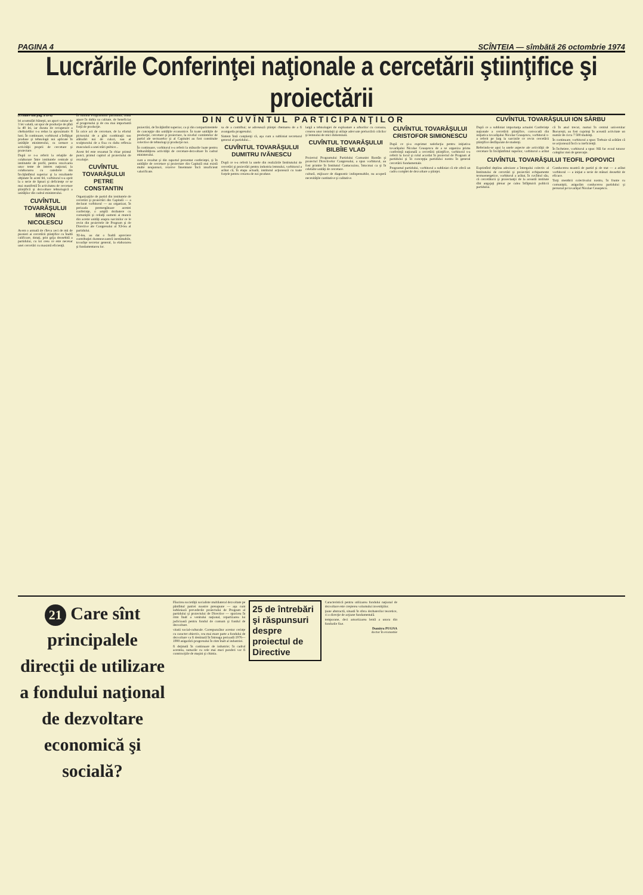PAGINA 4 SCÎNTEIA — sîmbătă 26 octombrie 1974
Lucrările Conferinţei naţionale a cercetării ştiinţifice şi proiectării
(Urmare din pag. a II-a)
lei acumulări băneşti, un aport valutar de 3 lei valută, un spor de producţie de pînă la 40 lei, iar durata de recuperare a cheltuielilor s-a redus la aproximativ 8 luni. În continuare, vorbitorul a înfăţişat produse şi tehnologii noi aplicate în unităţile ministerului, ca urmare a activităţii proprii de cercetare şi proiectare.
După ce s-a referit la relaţiile de colaborare între institutele centrale şi institutele de profil, pentru rezolvarea unor teme de interes naţional, la colaborarea cu catedrele din învăţămîntul superior şi la rezultatele obţinute în acest fel, vorbitorul s-a oprit la o serie de lipsuri şi deficienţe ce se mai manifestă în activitatea de cercetare ştiinţifică şi dezvoltare tehnologică a unităţilor din cadrul ministerului.
CUVÎNTUL TOVARĂŞULUI MIRON NICOLESCU
Avem o armată de cîteva zeci de mii de pionieri ai cercetării ştiinţifice cu înaltă calificare, dotaţi, prin grija deosebită a partidului, cu tot ceea ce este necesar unei cercetări cu maximă eficienţă.
În lumina Programului partidului, omul apare în dubla sa calitate, de beneficiar al progresului şi de cea mai importantă forţă de producţie.
În orice act de cercetare, de la efortul pictorului de a găsi combinaţii sau alăturări noi de culori, sau al sculptorului de a fixa cu dalta reflexia musculară a unei stări psihice...
Acest fel este rezumat în chiar primul punct, primul capitol al proiectului de rezoluţie.
CUVÎNTUL TOVARĂŞULUI PETRE CONSTANTIN
Organizaţiile de partid din institutele de cercetări şi proiectări din Capitală — a declarat vorbitorul — au organizat, în perioada premergătoare acestei conferinţe, o amplă dezbatere cu comuniştii şi ceilalţi oameni ai muncii din aceste unităţi asupra sarcinilor ce le revin din proiectele de Program şi de Directive ale Congresului al XI-lea al partidului.
XI-lea, au dat o înaltă apreciere contribuţiei dumneavoastră inestimabile, tovarăşe secretar general, la elaborarea şi fundamentarea lor.
DIN CUVÎNTUL PARTICIPANŢILOR
proiectări, de învăţămînt superior, ca şi din compartimentele de concepţie din unităţile economice. În toate unităţile de producţie, cercetare şi proiectare, la nivelul comitetelor de partid ale sectoarelor şi al Capitalei au fost constituite colective de tehnologi şi producţie noi.
În continuare, vorbitorul s-a referit la măsurile luate pentru îmbunătăţirea activităţii de cercetare-dezvoltare în cadrul ministerului.
cum a rezultat şi din raportul prezentat conferinţei, şi în unităţile de cercetare şi proiectare din Capitală mai există multe neajunsuri, rezerve însemnate încă insuficient valorificate.
sa de a contribui; se adresează ştiinţei chemarea de a fi avangarda progresului.
Sintem însă conştienţi că, aşa cum a subliniat secretarul general al partidului...
CUVÎNTUL TOVARĂŞULUI DUMITRU IVĂNESCU
După ce s-a referit la unele din realizările Institutului de cercetări şi proiectări pentru industria lemnului, vorbitorul a arătat că, în etapa actuală, institutul acţionează cu toate forţele pentru crearea de noi produse.
largă a tehnologiei de exploatare a arborilor cu coroana, crearea unor instalaţii şi utilaje adecvate prelucrării crăcilor şi lemnului de mici dimensiuni.
CUVÎNTUL TOVARĂŞULUI BILBÎIE VLAD
Proiectul Programului Partidului Comunist Român şi proiectul Directivelor Congresului, a spus vorbitorul, au fost primite în Institutul Cantacuzino, întocmai ca şi în celelalte unităţi de cercetare.
cultură, mijloace de diagnostic indispensabile, nu acoperă necesităţile cantitative şi calitative.
CUVÎNTUL TOVARĂŞULUI CRISTOFOR SIMIONESCU
După ce şi-a exprimat satisfacţia pentru iniţiativa tovarăşului Nicolae Ceauşescu de a se organiza prima conferinţă naţională a cercetării ştiinţifice, vorbitorul s-a referit la locul şi rolul acordat în proiectul de Program al partidului şi în concepţia partidului nostru în general cercetării fundamentale.
Programul partidului, vorbitorul a subliniat că ele oferă un cadru complet de dezvoltare a ştiinţei.
CUVÎNTUL TOVARĂŞULUI ION SÂRBU
După ce a subliniat importanţa actualei Conferinţe naţionale a cercetării ştiinţifice, convocată din iniţiativa tovarăşului Nicolae Ceauşescu, vorbitorul s-a referit pe larg la sarcinile ce revin cercetării ştiinţifice desfăşurate de studenţi.
Referindu-se apoi la unele aspecte ale activităţii de cercetare în învăţămîntul superior, vorbitorul a arătat că în anul trecut, numai în centrul universitar Bucureşti, au fost cuprinşi în această activitate un număr de circa 7 500 studenţi.
În continuare, vorbitorul a spus: Trebuie să arătăm că se acţionează încă cu ineficienţă.
În încheiere, vorbitorul a spus: Mă fac ecoul tuturor colegilor mei de generaţie.
CUVÎNTUL TOVARĂŞULUI TEOFIL POPOVICI
Exprimînd deplina adeziune a întregului colectiv al Institutului de cercetări şi proiectări echipamente termoenergetice, vorbitorul a arătat, în cuvîntul său, că cercetătorii şi proiectanţii de la această institute sînt angajaţi plenar pe calea înfăptuirii politicii partidului.
Conducerea noastră de partid şi de stat — a arătat vorbitorul — a iniţiat o serie de măsuri deosebit de eficace.
Totţi membrii colectivului nostru, în frunte cu comuniştii, asigurăm conducerea partidului şi personal pe tovarăşul Nicolae Ceauşescu.
21 Care sînt principalele direcţii de utilizare a fondului naţional de dezvoltare economică şi socială?
Făurirea societăţii socialiste multilateral dezvoltate pe pămîntul patriei noastre presupune — aşa cum subliniază prevederile proiectului de Program al partidului şi proiectului de Directive — sporirea în ritm înalt a venitului naţional, repartizarea lui judicioasă pentru fondul de consum şi fondul de dezvoltare.
vitatii social-culturale. Corespunzător acestor cerinţe cu caracter obiectiv, cea mai mare parte a fondului de dezvoltare va fi destinată în întreaga perioadă 1976—1990 asigurării progresului în ritm înalt al industriei.
fi deţinută în continuare de industrie; în cadrul acesteia, ramurile cu cele mai mari ponderi vor fi construcţiile de maşini şi chimia.
25 de întrebări şi răspunsuri despre proiectul de Directive
Caracteristică pentru utilizarea fondului naţional de dezvoltare este creşterea volumului investiţiilor.
ţiune abstractă, situată în sfera dezbaterilor teoretice, ci o direcţie de acţiune fundamentală.
temporane, deci amortizarea lentă a unora din fondurile fixe.
Dumitru PUGNA
doctor în economie